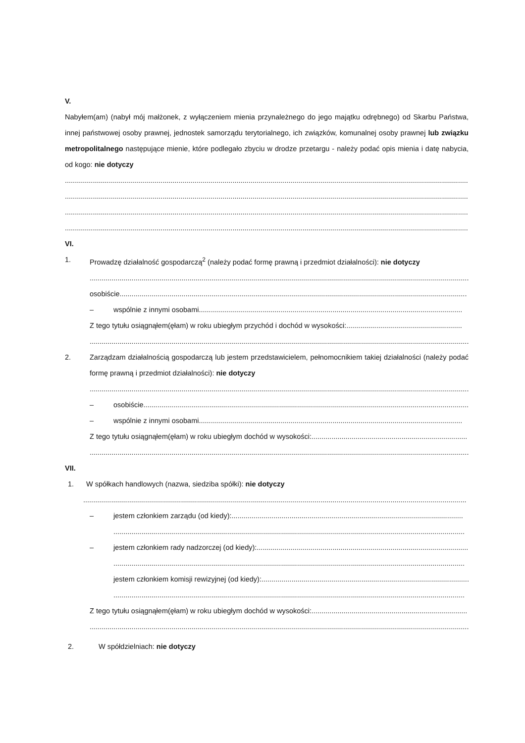V.
Nabyłem(am) (nabył mój małżonek, z wyłączeniem mienia przynależnego do jego majątku odrębnego) od Skarbu Państwa, innej państwowej osoby prawnej, jednostek samorządu terytorialnego, ich związków, komunalnej osoby prawnej lub związku metropolitalnego następujące mienie, które podlegało zbyciu w drodze przetargu - należy podać opis mienia i datę nabycia, od kogo: nie dotyczy
................................................................................................................................................................................................................
................................................................................................................................................................................................................
................................................................................................................................................................................................................
................................................................................................................................................................................................................
VI.
1. Prowadzę działalność gospodarczą<sup>2</sup> (należy podać formę prawną i przedmiot działalności): nie dotyczy
................................................................................................................................................................................................
osobiście ..............................................................................................................................................................................
– wspólnie z innymi osobami ....................................................................................................................................
Z tego tytułu osiągnąłem(ęłam) w roku ubiegłym przychód i dochód w wysokości: ..........................................................
................................................................................................................................................................................................
2. Zarządzam działalnością gospodarczą lub jestem przedstawicielem, pełnomocnikiem takiej działalności (należy podać formę prawną i przedmiot działalności): nie dotyczy
................................................................................................................................................................................................
– osobiście ....................................................................................................................................................................
– wspólnie z innymi osobami ....................................................................................................................................
Z tego tytułu osiągnąłem(ęłam) w roku ubiegłym dochód w wysokości: ..............................................................................
................................................................................................................................................................................................
VII.
1. W spółkach handlowych (nazwa, siedziba spółki): nie dotyczy
................................................................................................................................................................................................
– jestem członkiem zarządu (od kiedy): ....................................................................................................................
................................................................................................................................................................................
– jestem członkiem rady nadzorczej (od kiedy): ..........................................................................................................
................................................................................................................................................................................
jestem członkiem komisji rewizyjnej (od kiedy): ..........................................................................................................
................................................................................................................................................................................
Z tego tytułu osiągnąłem(ęłam) w roku ubiegłym dochód w wysokości: ..............................................................................
................................................................................................................................................................................................
2. W spółdzielniach: nie dotyczy